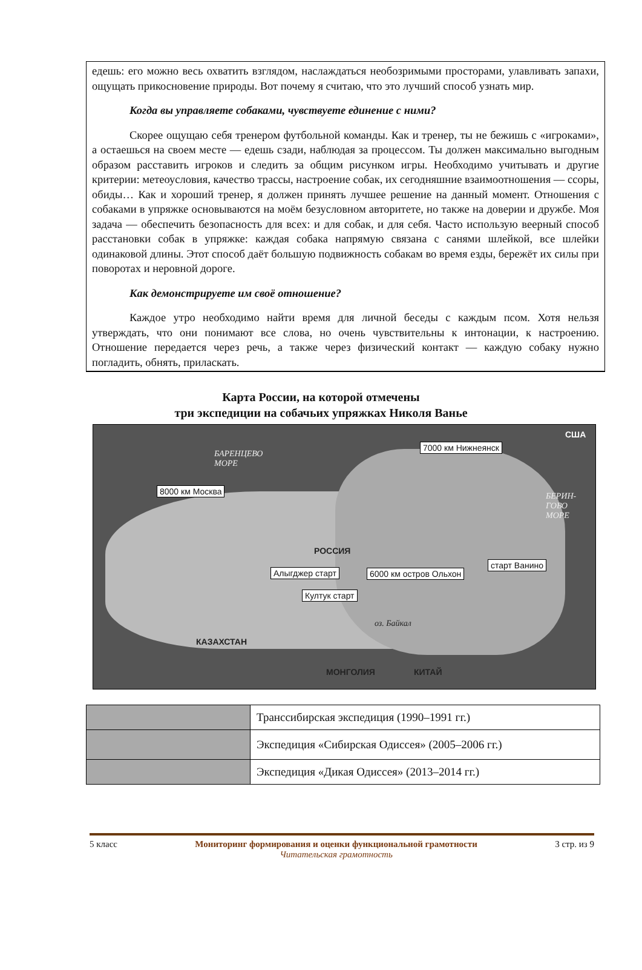едешь: его можно весь охватить взглядом, наслаждаться необозримыми просторами, улавливать запахи, ощущать прикосновение природы. Вот почему я считаю, что это лучший способ узнать мир.
Когда вы управляете собаками, чувствуете единение с ними?
Скорее ощущаю себя тренером футбольной команды. Как и тренер, ты не бежишь с «игроками», а остаешься на своем месте — едешь сзади, наблюдая за процессом. Ты должен максимально выгодным образом расставить игроков и следить за общим рисунком игры. Необходимо учитывать и другие критерии: метеоусловия, качество трассы, настроение собак, их сегодняшние взаимоотношения — ссоры, обиды… Как и хороший тренер, я должен принять лучшее решение на данный момент. Отношения с собаками в упряжке основываются на моём безусловном авторитете, но также на доверии и дружбе. Моя задача — обеспечить безопасность для всех: и для собак, и для себя. Часто использую веерный способ расстановки собак в упряжке: каждая собака напрямую связана с санями шлейкой, все шлейки одинаковой длины. Этот способ даёт большую подвижность собакам во время езды, бережёт их силы при поворотах и неровной дороге.
Как демонстрируете им своё отношение?
Каждое утро необходимо найти время для личной беседы с каждым псом. Хотя нельзя утверждать, что они понимают все слова, но очень чувствительны к интонации, к настроению. Отношение передается через речь, а также через физический контакт — каждую собаку нужно погладить, обнять, приласкать.
Карта России, на которой отмечены
три экспедиции на собачьих упряжках Николя Ванье
БАРЕНЦЕВО
МОРЕ
7000 км Нижнеянск
США
8000 км Москва
БЕРИН-
ГОВО
МОРЕ
РОССИЯ
Алыгджер старт 6000 км остров Ольхон
старт Ванино
Култук старт
оз. Байкал
КАЗАХСТАН
МОНГОЛИЯ КИТАЙ
| | Транссибирская экспедиция (1990–1991 гг.) |
| | Экспедиция «Сибирская Одиссея» (2005–2006 гг.) |
| | Экспедиция «Дикая Одиссея» (2013–2014 гг.) |
5 класс Мониторинг формирования и оценки функциональной грамотности
Читательская грамотность
3 стр. из 9